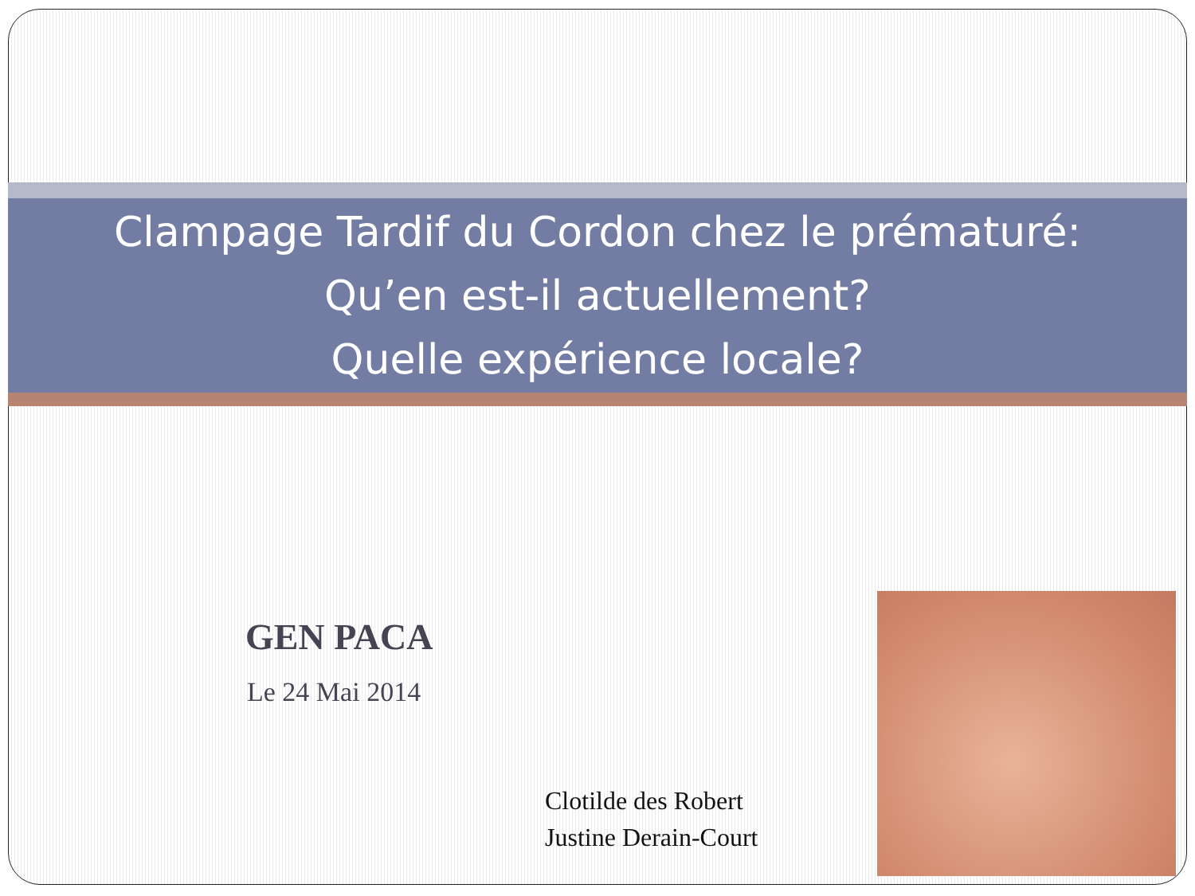Clampage Tardif du Cordon chez le prématuré:
Qu’en est-il actuellement?
Quelle expérience locale?
GEN PACA
Le 24 Mai 2014
Clotilde des Robert
Justine Derain-Court